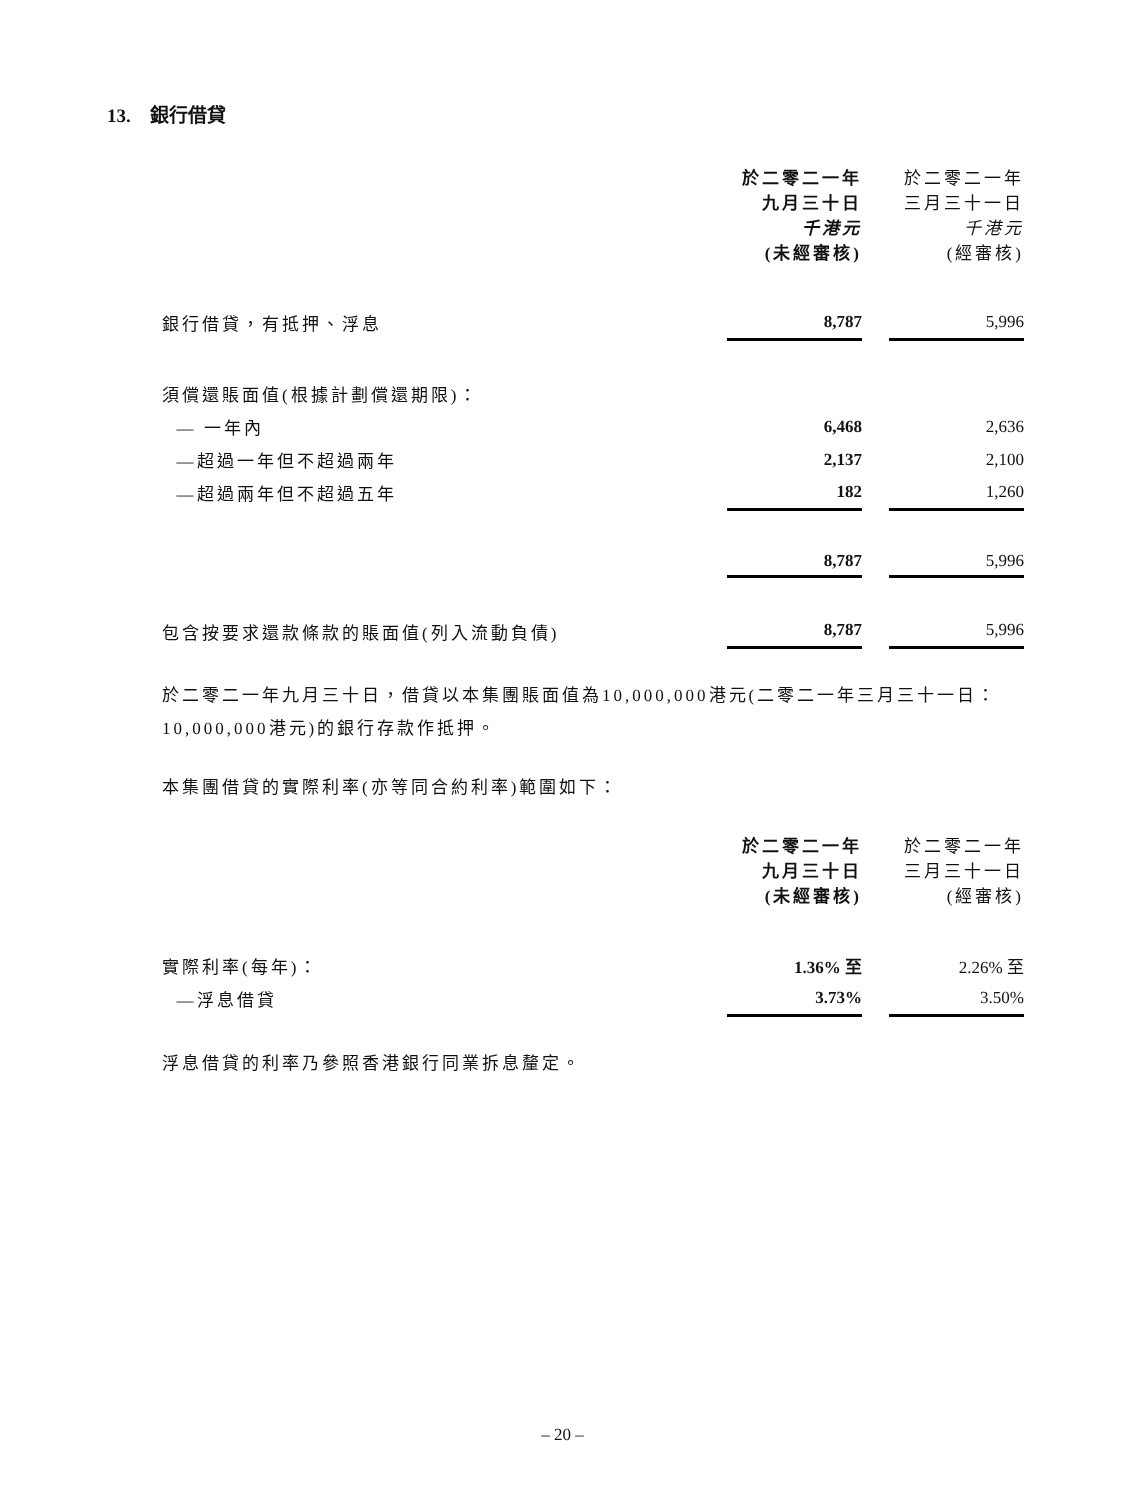13. 銀行借貸
| | 於二零二一年 九月三十日 千港元 (未經審核) | | 於二零二一年 三月三十一日 千港元 (經審核) |
| 銀行借貸，有抵押、浮息 | 8,787 | | 5,996 |
| 須償還賬面值(根據計劃償還期限)： | | | |
| — 一年內 | 6,468 | | 2,636 |
| —超過一年但不超過兩年 | 2,137 | | 2,100 |
| —超過兩年但不超過五年 | 182 | | 1,260 |
| | 8,787 | | 5,996 |
| 包含按要求還款條款的賬面值(列入流動負債) | 8,787 | | 5,996 |
於二零二一年九月三十日，借貸以本集團賬面值為10,000,000港元(二零二一年三月三十一日：10,000,000港元)的銀行存款作抵押。
本集團借貸的實際利率(亦等同合約利率)範圍如下：
| | 於二零二一年 九月三十日 (未經審核) | | 於二零二一年 三月三十一日 (經審核) |
| 實際利率(每年)： | 1.36% 至 | | 2.26% 至 |
| —浮息借貸 | 3.73% | | 3.50% |
浮息借貸的利率乃參照香港銀行同業拆息釐定。
– 20 –